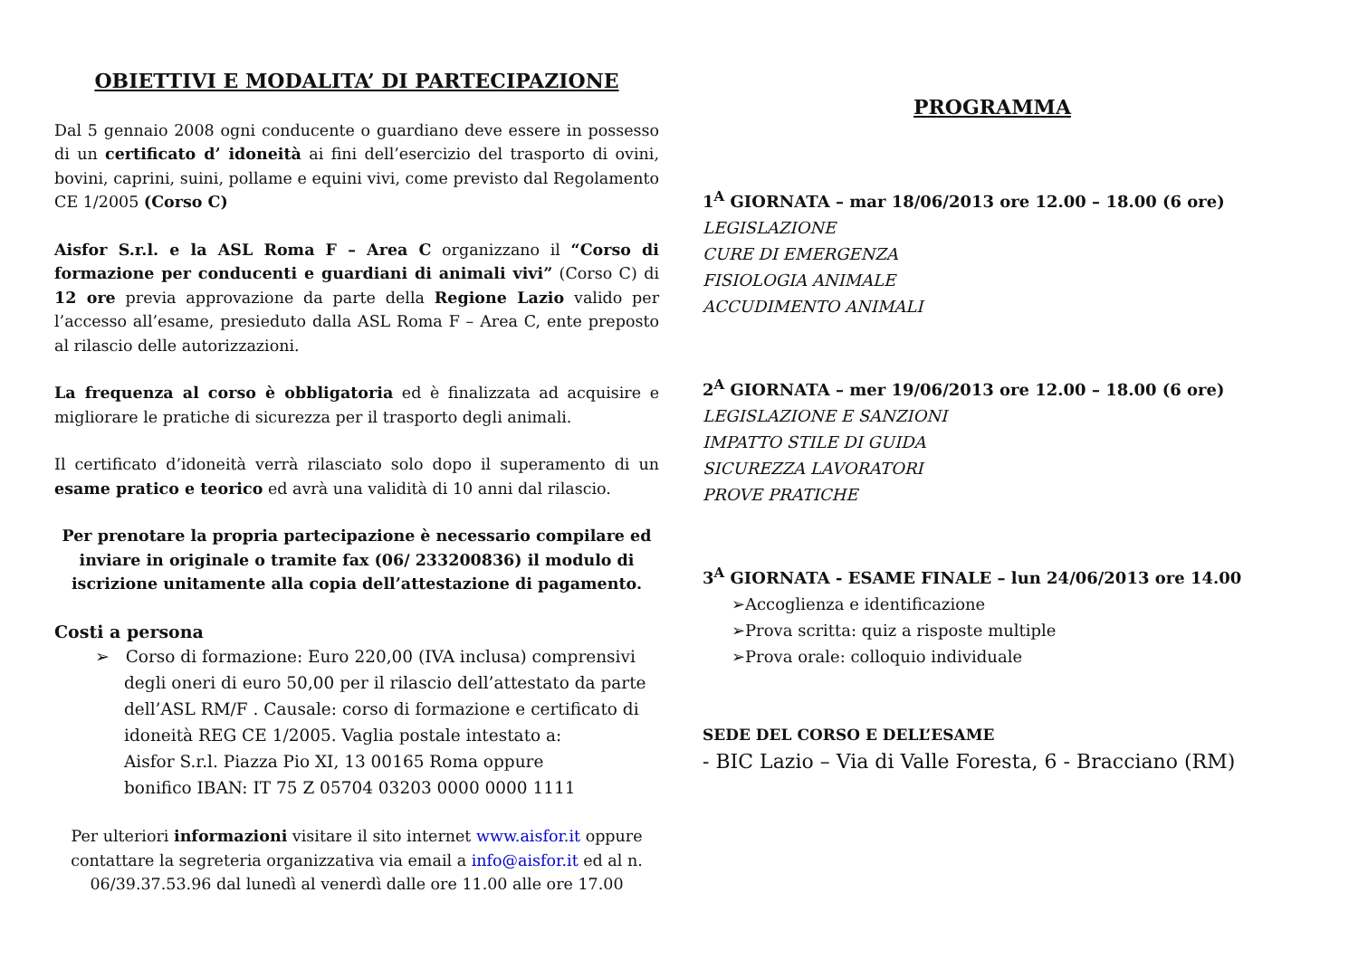OBIETTIVI E MODALITA’ DI PARTECIPAZIONE
Dal 5 gennaio 2008 ogni conducente o guardiano deve essere in possesso di un certificato d’ idoneità ai fini dell’esercizio del trasporto di ovini, bovini, caprini, suini, pollame e equini vivi, come previsto dal Regolamento CE 1/2005 (Corso C)
Aisfor S.r.l. e la ASL Roma F – Area C organizzano il “Corso di formazione per conducenti e guardiani di animali vivi” (Corso C) di 12 ore previa approvazione da parte della Regione Lazio valido per l’accesso all’esame, presieduto dalla ASL Roma F – Area C, ente preposto al rilascio delle autorizzazioni.
La frequenza al corso è obbligatoria ed è finalizzata ad acquisire e migliorare le pratiche di sicurezza per il trasporto degli animali.
Il certificato d’idoneità verrà rilasciato solo dopo il superamento di un esame pratico e teorico ed avrà una validità di 10 anni dal rilascio.
Per prenotare la propria partecipazione è necessario compilare ed inviare in originale o tramite fax (06/ 233200836) il modulo di iscrizione unitamente alla copia dell’attestazione di pagamento.
Costi a persona
➢ Corso di formazione: Euro 220,00 (IVA inclusa) comprensivi degli oneri di euro 50,00 per il rilascio dell’attestato da parte dell’ASL RM/F . Causale: corso di formazione e certificato di idoneità REG CE 1/2005. Vaglia postale intestato a:
Aisfor S.r.l. Piazza Pio XI, 13 00165 Roma oppure
bonifico IBAN: IT 75 Z 05704 03203 0000 0000 1111
Per ulteriori informazioni visitare il sito internet www.aisfor.it oppure contattare la segreteria organizzativa via email a info@aisfor.it ed al n. 06/39.37.53.96 dal lunedì al venerdì dalle ore 11.00 alle ore 17.00
PROGRAMMA
1<sup>A</sup> GIORNATA – mar 18/06/2013 ore 12.00 – 18.00 (6 ore)
LEGISLAZIONE
CURE DI EMERGENZA
FISIOLOGIA ANIMALE
ACCUDIMENTO ANIMALI
2<sup>A</sup> GIORNATA – mer 19/06/2013 ore 12.00 – 18.00 (6 ore)
LEGISLAZIONE E SANZIONI
IMPATTO STILE DI GUIDA
SICUREZZA LAVORATORI
PROVE PRATICHE
3<sup>A</sup> GIORNATA - ESAME FINALE – lun 24/06/2013 ore 14.00
➢Accoglienza e identificazione
➢Prova scritta: quiz a risposte multiple
➢Prova orale: colloquio individuale
SEDE DEL CORSO E DELL’ESAME
- BIC Lazio – Via di Valle Foresta, 6 - Bracciano (RM)